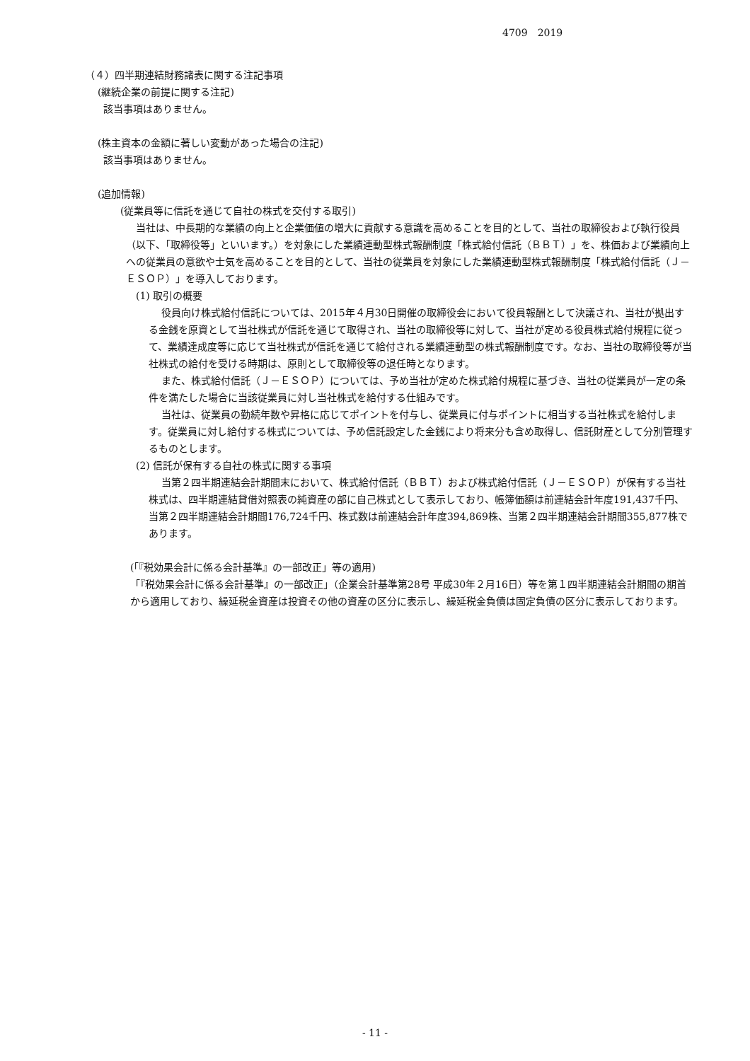4709　2019
（４）四半期連結財務諸表に関する注記事項
(継続企業の前提に関する注記)
該当事項はありません。
(株主資本の金額に著しい変動があった場合の注記)
該当事項はありません。
(追加情報)
(従業員等に信託を通じて自社の株式を交付する取引)
当社は、中長期的な業績の向上と企業価値の増大に貢献する意識を高めることを目的として、当社の取締役および執行役員（以下、「取締役等」といいます。）を対象にした業績連動型株式報酬制度「株式給付信託（ＢＢＴ）」を、株価および業績向上への従業員の意欲や士気を高めることを目的として、当社の従業員を対象にした業績連動型株式報酬制度「株式給付信託（Ｊ－ＥＳＯＰ）」を導入しております。
(1) 取引の概要
役員向け株式給付信託については、2015年４月30日開催の取締役会において役員報酬として決議され、当社が拠出する金銭を原資として当社株式が信託を通じて取得され、当社の取締役等に対して、当社が定める役員株式給付規程に従って、業績達成度等に応じて当社株式が信託を通じて給付される業績連動型の株式報酬制度です。なお、当社の取締役等が当社株式の給付を受ける時期は、原則として取締役等の退任時となります。
また、株式給付信託（Ｊ－ＥＳＯＰ）については、予め当社が定めた株式給付規程に基づき、当社の従業員が一定の条件を満たした場合に当該従業員に対し当社株式を給付する仕組みです。
当社は、従業員の勤続年数や昇格に応じてポイントを付与し、従業員に付与ポイントに相当する当社株式を給付します。従業員に対し給付する株式については、予め信託設定した金銭により将来分も含め取得し、信託財産として分別管理するものとします。
(2) 信託が保有する自社の株式に関する事項
当第２四半期連結会計期間末において、株式給付信託（ＢＢＴ）および株式給付信託（Ｊ－ＥＳＯＰ）が保有する当社株式は、四半期連結貸借対照表の純資産の部に自己株式として表示しており、帳簿価額は前連結会計年度191,437千円、当第２四半期連結会計期間176,724千円、株式数は前連結会計年度394,869株、当第２四半期連結会計期間355,877株であります。
(「『税効果会計に係る会計基準』の一部改正」等の適用)
「『税効果会計に係る会計基準』の一部改正」（企業会計基準第28号 平成30年２月16日）等を第１四半期連結会計期間の期首から適用しており、繰延税金資産は投資その他の資産の区分に表示し、繰延税金負債は固定負債の区分に表示しております。
- 11 -